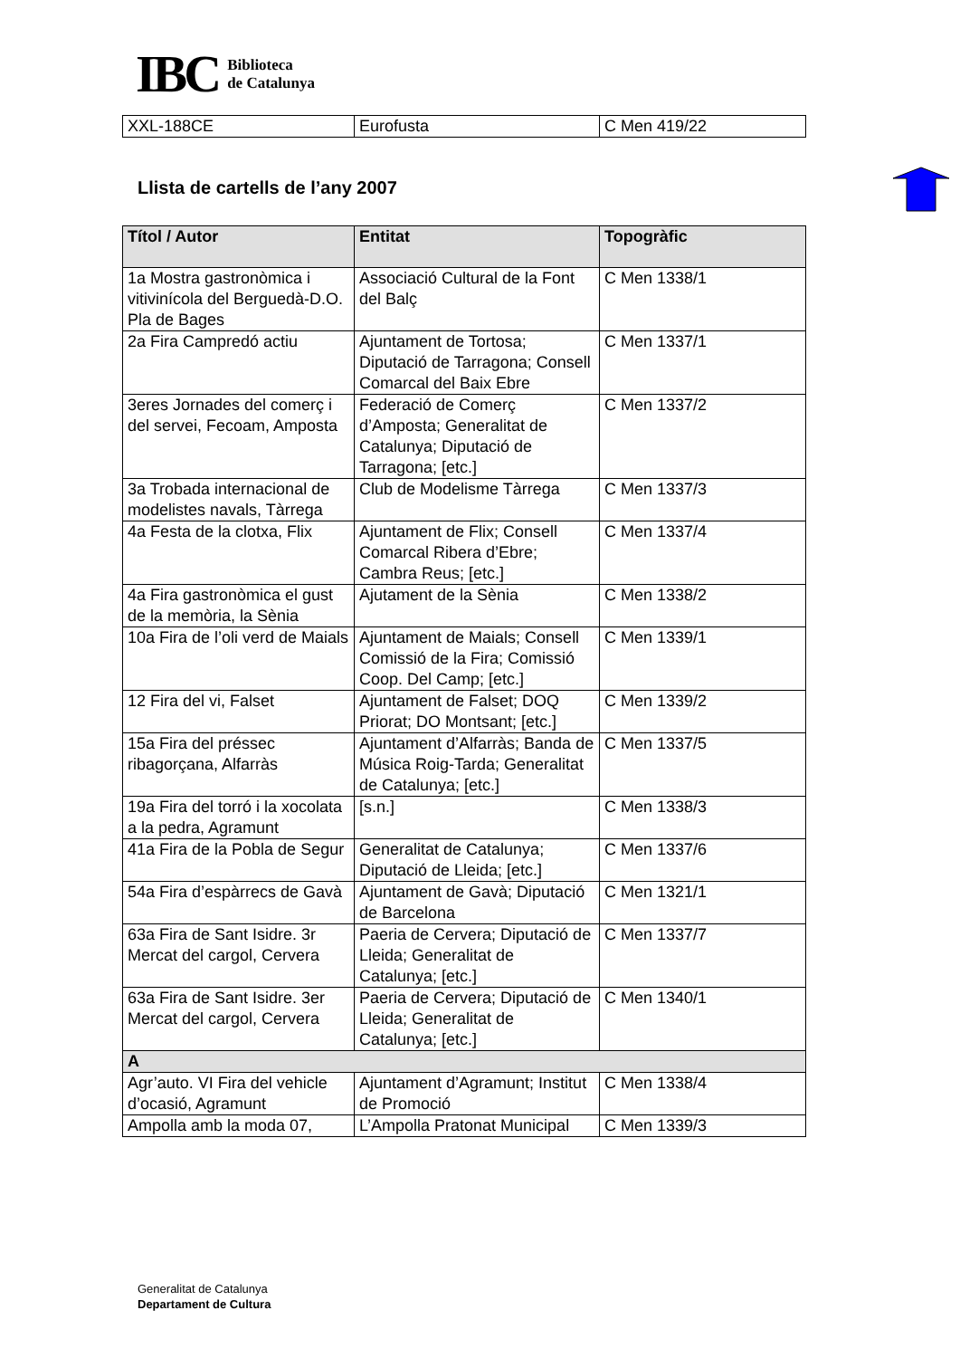IBC
Biblioteca
de Catalunya
| XXL-188CE | Eurofusta | C Men 419/22 |
Llista de cartells de l’any 2007
| Títol / Autor | Entitat | Topogràfic |
| --- | --- | --- |
| 1a Mostra gastronòmica i vitivinícola del Berguedà-D.O. Pla de Bages | Associació Cultural de la Font del Balç | C Men 1338/1 |
| 2a Fira Campredó actiu | Ajuntament de Tortosa; Diputació de Tarragona; Consell Comarcal del Baix Ebre | C Men 1337/1 |
| 3eres Jornades del comerç i del servei, Fecoam, Amposta | Federació de Comerç d’Amposta; Generalitat de Catalunya; Diputació de Tarragona; [etc.] | C Men 1337/2 |
| 3a Trobada internacional de modelistes navals, Tàrrega | Club de Modelisme Tàrrega | C Men 1337/3 |
| 4a Festa de la clotxa, Flix | Ajuntament de Flix; Consell Comarcal Ribera d’Ebre; Cambra Reus; [etc.] | C Men 1337/4 |
| 4a Fira gastronòmica el gust de la memòria, la Sènia | Ajutament de la Sènia | C Men 1338/2 |
| 10a Fira de l’oli verd de Maials | Ajuntament de Maials; Consell Comissió de la Fira; Comissió Coop. Del Camp; [etc.] | C Men 1339/1 |
| 12 Fira del vi, Falset | Ajuntament de Falset; DOQ Priorat; DO Montsant; [etc.] | C Men 1339/2 |
| 15a Fira del préssec ribagorçana, Alfarràs | Ajuntament d’Alfarràs; Banda de Música Roig-Tarda; Generalitat de Catalunya; [etc.] | C Men 1337/5 |
| 19a Fira del torró i la xocolata a la pedra, Agramunt | [s.n.] | C Men 1338/3 |
| 41a Fira de la Pobla de Segur | Generalitat de Catalunya; Diputació de Lleida; [etc.] | C Men 1337/6 |
| 54a Fira d’espàrrecs de Gavà | Ajuntament de Gavà; Diputació de Barcelona | C Men 1321/1 |
| 63a Fira de Sant Isidre. 3r Mercat del cargol, Cervera | Paeria de Cervera; Diputació de Lleida; Generalitat de Catalunya; [etc.] | C Men 1337/7 |
| 63a Fira de Sant Isidre. 3er Mercat del cargol, Cervera | Paeria de Cervera; Diputació de Lleida; Generalitat de Catalunya; [etc.] | C Men 1340/1 |
| A | | |
| Agr’auto. VI Fira del vehicle d’ocasió, Agramunt | Ajuntament d’Agramunt; Institut de Promoció | C Men 1338/4 |
| Ampolla amb la moda 07, | L’Ampolla Pratonat Municipal | C Men 1339/3 |
Generalitat de Catalunya
Departament de Cultura